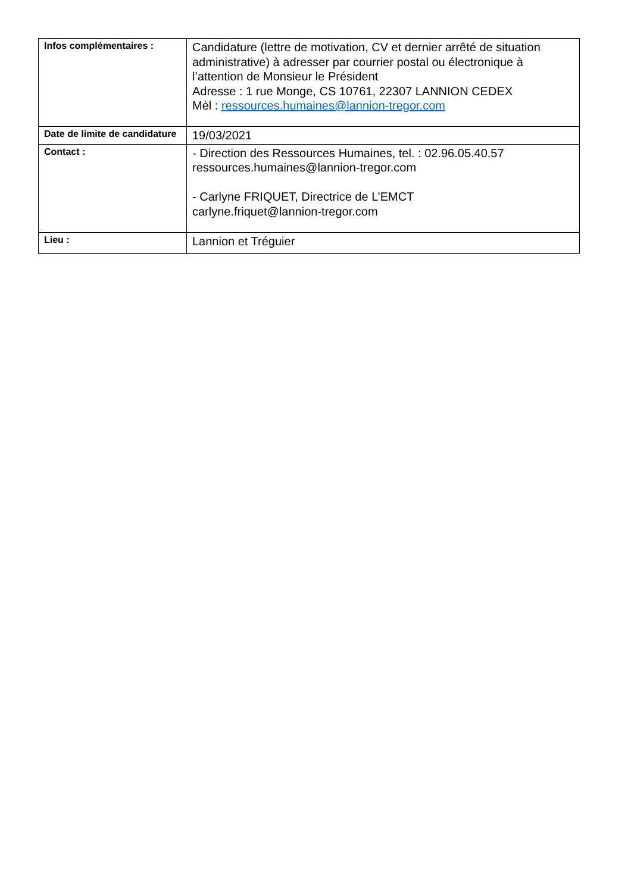| Infos complémentaires : | Candidature (lettre de motivation, CV et dernier arrêté de situation administrative) à adresser par courrier postal ou électronique à l’attention de Monsieur le Président Adresse : 1 rue Monge, CS 10761, 22307 LANNION CEDEX Mèl : ressources.humaines@lannion-tregor.com |
| Date de limite de candidature | 19/03/2021 |
| Contact : | - Direction des Ressources Humaines, tel. : 02.96.05.40.57 ressources.humaines@lannion-tregor.com - Carlyne FRIQUET, Directrice de L’EMCT carlyne.friquet@lannion-tregor.com |
| Lieu : | Lannion et Tréguier |